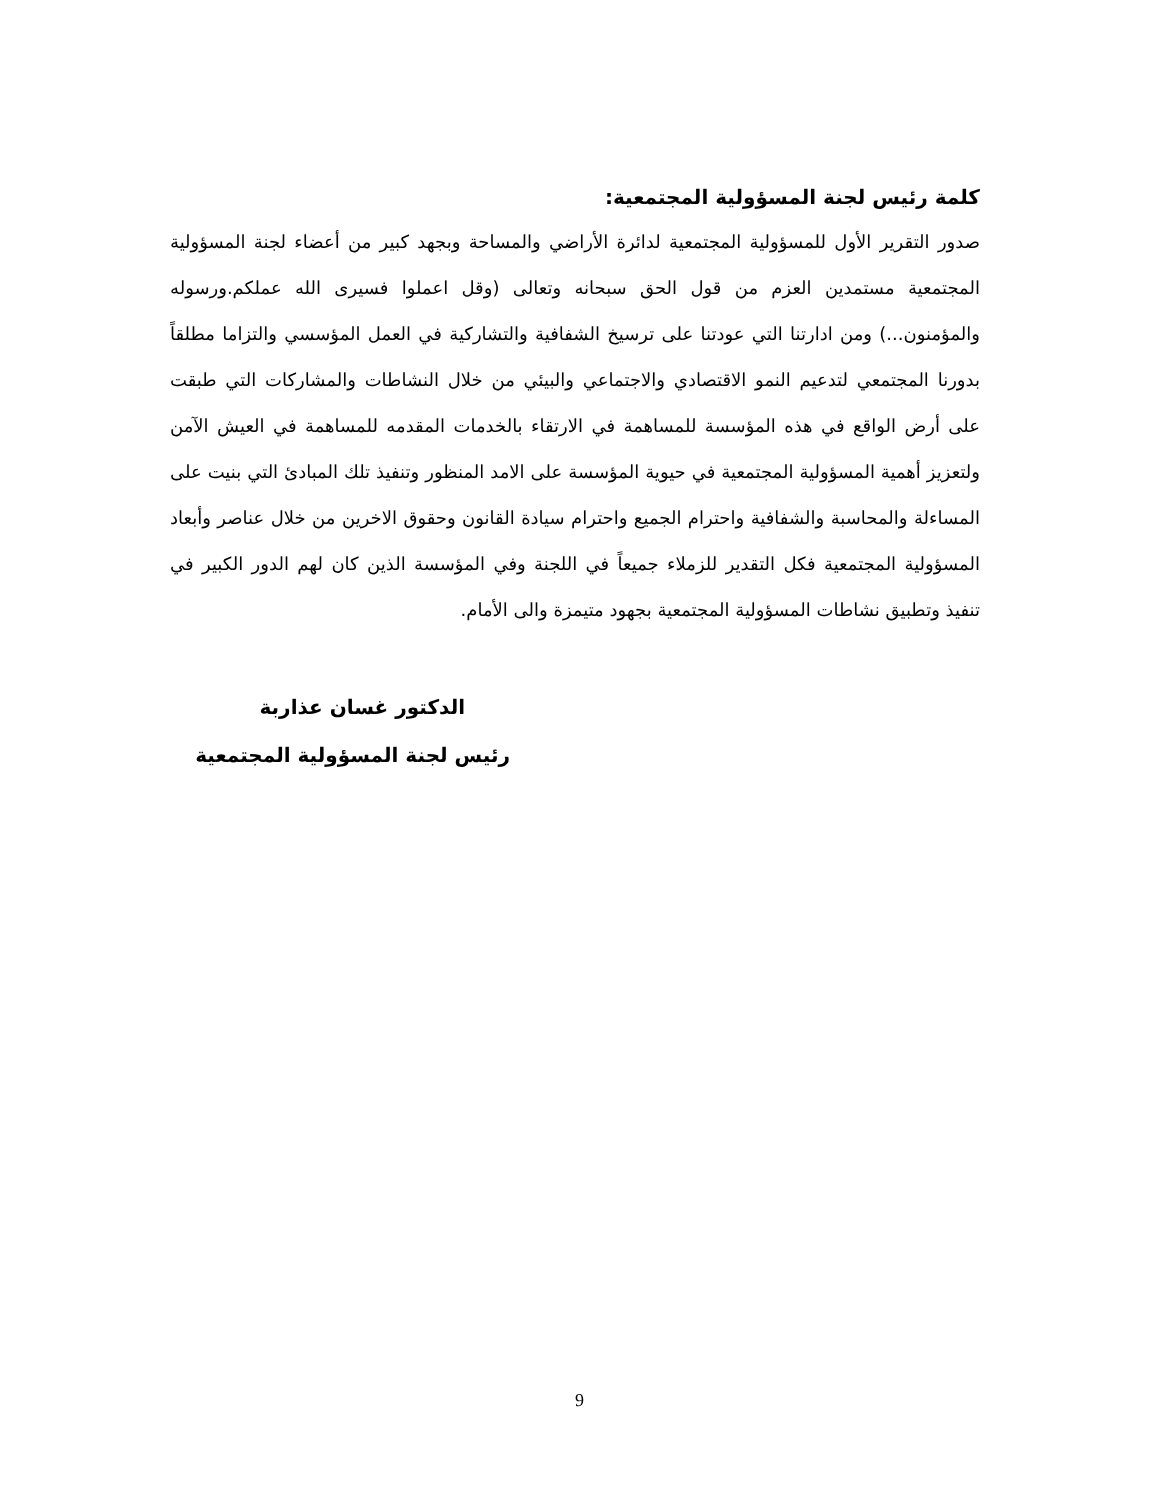كلمة رئيس لجنة المسؤولية المجتمعية:
صدور التقرير الأول للمسؤولية المجتمعية لدائرة الأراضي والمساحة وبجهد كبير من أعضاء لجنة المسؤولية المجتمعية مستمدين العزم من قول الحق سبحانه وتعالى (وقل اعملوا فسيرى الله عملكم.ورسوله والمؤمنون...) ومن ادارتنا التي عودتنا على ترسيخ الشفافية والتشاركية في العمل المؤسسي والتزاما مطلقاً بدورنا المجتمعي لتدعيم النمو الاقتصادي والاجتماعي والبيئي من خلال النشاطات والمشاركات التي طبقت على أرض الواقع في هذه المؤسسة للمساهمة في الارتقاء بالخدمات المقدمه للمساهمة في العيش الآمن ولتعزيز أهمية المسؤولية المجتمعية في حيوية المؤسسة على الامد المنظور وتنفيذ تلك المبادئ التي بنيت على المساءلة والمحاسبة والشفافية واحترام الجميع واحترام سيادة القانون وحقوق الاخرين من خلال عناصر وأبعاد المسؤولية المجتمعية فكل التقدير للزملاء جميعاً في اللجنة وفي المؤسسة الذين كان لهم الدور الكبير في تنفيذ وتطبيق نشاطات المسؤولية المجتمعية بجهود متيمزة والى الأمام.
الدكتور غسان عذاربة
رئيس لجنة المسؤولية المجتمعية
9